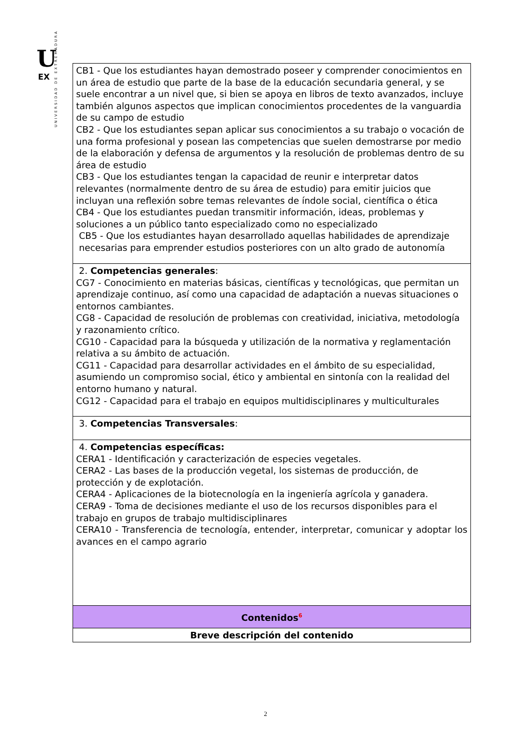U
EX
UNIVERSIDAD DE EXTREMADURA
| CB1 - Que los estudiantes hayan demostrado poseer y comprender conocimientos en un área de estudio que parte de la base de la educación secundaria general, y se suele encontrar a un nivel que, si bien se apoya en libros de texto avanzados, incluye también algunos aspectos que implican conocimientos procedentes de la vanguardia de su campo de estudio CB2 - Que los estudiantes sepan aplicar sus conocimientos a su trabajo o vocación de una forma profesional y posean las competencias que suelen demostrarse por medio de la elaboración y defensa de argumentos y la resolución de problemas dentro de su área de estudio CB3 - Que los estudiantes tengan la capacidad de reunir e interpretar datos relevantes (normalmente dentro de su área de estudio) para emitir juicios que incluyan una reflexión sobre temas relevantes de índole social, científica o ética CB4 - Que los estudiantes puedan transmitir información, ideas, problemas y soluciones a un público tanto especializado como no especializado CB5 - Que los estudiantes hayan desarrollado aquellas habilidades de aprendizaje necesarias para emprender estudios posteriores con un alto grado de autonomía |
| 2. Competencias generales : CG7 - Conocimiento en materias básicas, científicas y tecnológicas, que permitan un aprendizaje continuo, así como una capacidad de adaptación a nuevas situaciones o entornos cambiantes. CG8 - Capacidad de resolución de problemas con creatividad, iniciativa, metodología y razonamiento crítico. CG10 - Capacidad para la búsqueda y utilización de la normativa y reglamentación relativa a su ámbito de actuación. CG11 - Capacidad para desarrollar actividades en el ámbito de su especialidad, asumiendo un compromiso social, ético y ambiental en sintonía con la realidad del entorno humano y natural. CG12 - Capacidad para el trabajo en equipos multidisciplinares y multiculturales |
| 3. Competencias Transversales : |
| 4. Competencias específicas: CERA1 - Identificación y caracterización de especies vegetales. CERA2 - Las bases de la producción vegetal, los sistemas de producción, de protección y de explotación. CERA4 - Aplicaciones de la biotecnología en la ingeniería agrícola y ganadera. CERA9 - Toma de decisiones mediante el uso de los recursos disponibles para el trabajo en grupos de trabajo multidisciplinares CERA10 - Transferencia de tecnología, entender, interpretar, comunicar y adoptar los avances en el campo agrario |
| Contenidos<sup>6</sup> |
| Breve descripción del contenido |
2